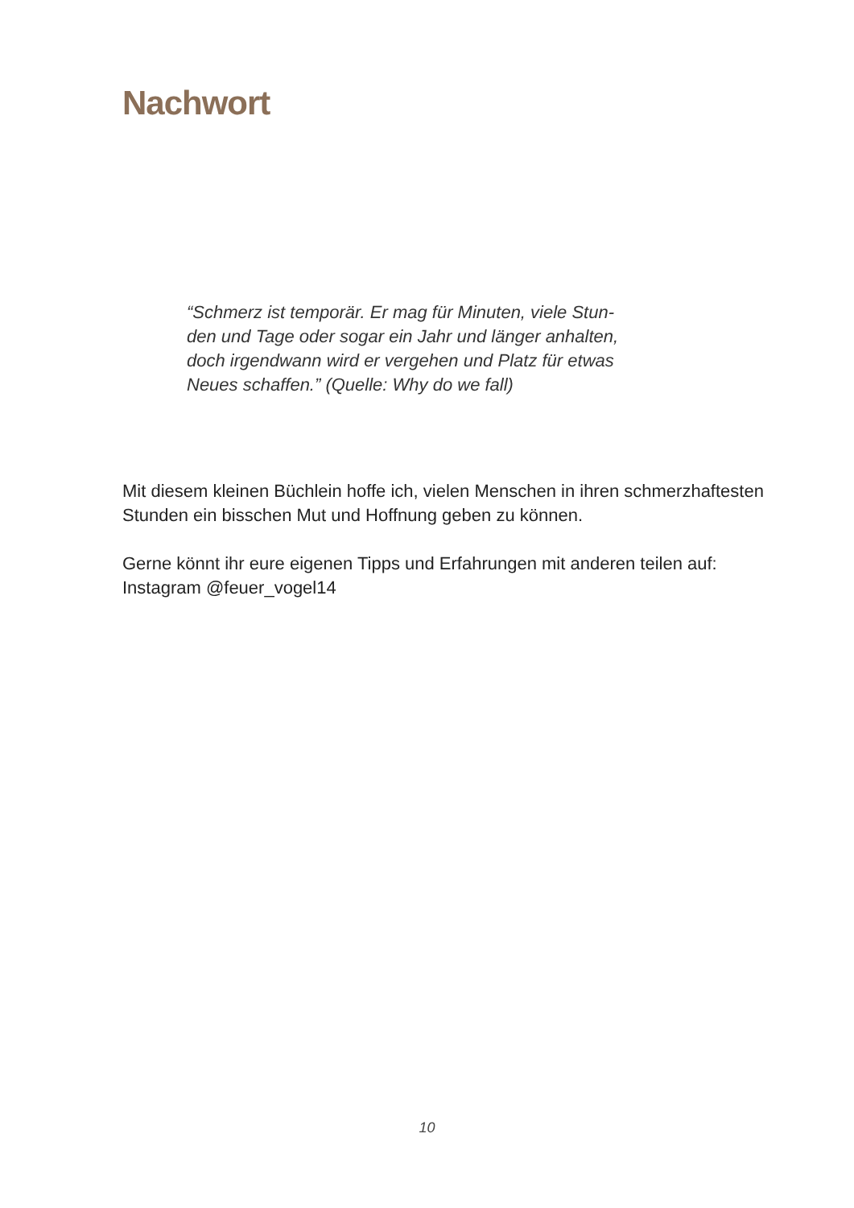Nachwort
“Schmerz ist temporär. Er mag für Minuten, viele Stun-
den und Tage oder sogar ein Jahr und länger anhalten,
doch irgendwann wird er vergehen und Platz für etwas
Neues schaffen.” (Quelle: Why do we fall)
Mit diesem kleinen Büchlein hoffe ich, vielen Menschen in ihren schmerzhaftesten Stunden ein bisschen Mut und Hoffnung geben zu können.
Gerne könnt ihr eure eigenen Tipps und Erfahrungen mit anderen teilen auf: Instagram @feuer_vogel14
10